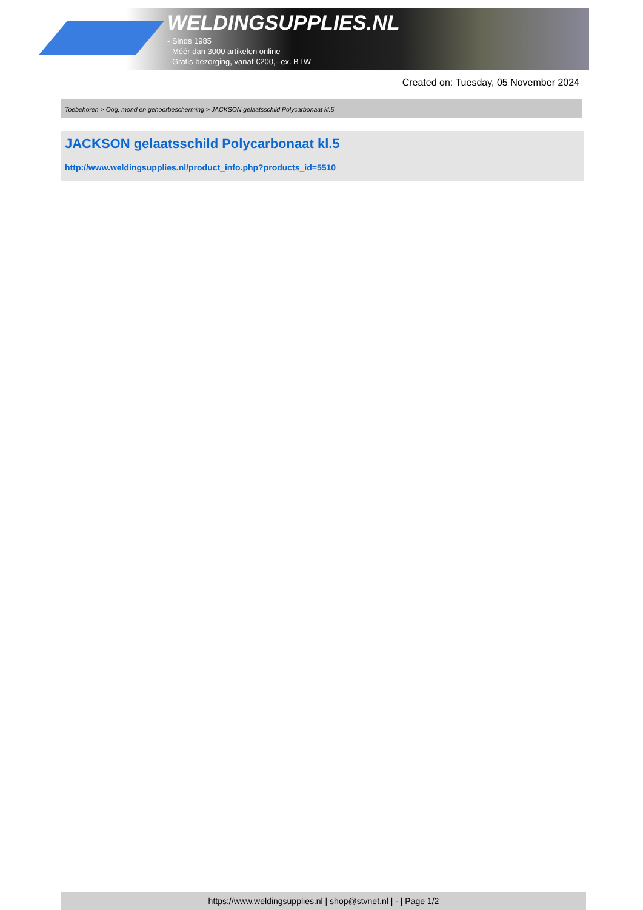WELDINGSUPPLIES.NL
- Sinds 1985
- Méér dan 3000 artikelen online
- Gratis bezorging, vanaf €200,--ex. BTW
Created on: Tuesday, 05 November 2024
Toebehoren > Oog, mond en gehoorbescherming > JACKSON gelaatsschild Polycarbonaat kl.5
JACKSON gelaatsschild Polycarbonaat kl.5
http://www.weldingsupplies.nl/product_info.php?products_id=5510
https://www.weldingsupplies.nl | shop@stvnet.nl | - | Page 1/2